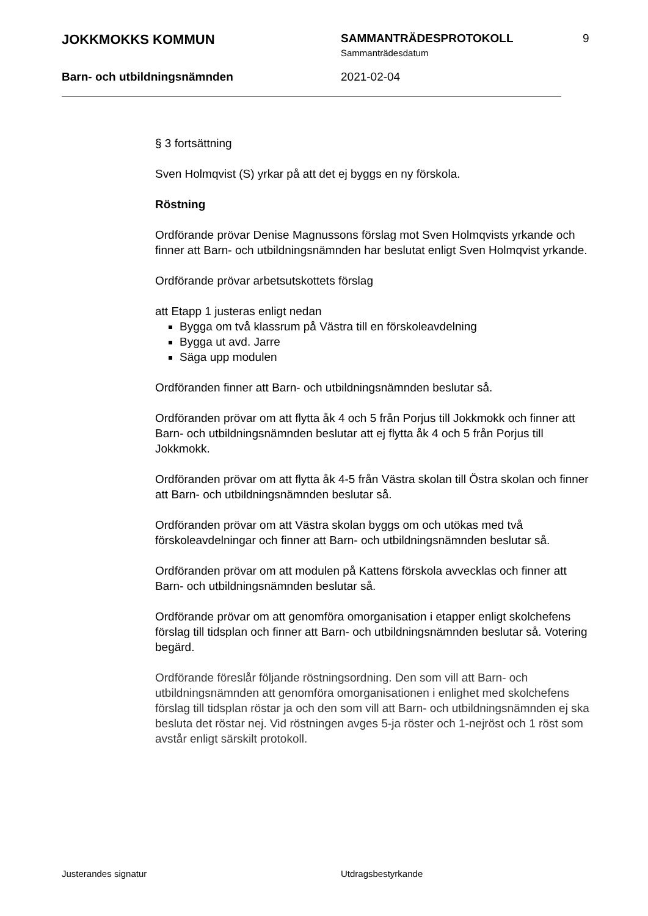JOKKMOKKS KOMMUN
SAMMANTRÄDESPROTOKOLL
Sammanträdesdatum
9
Barn- och utbildningsnämnden 2021-02-04
§ 3 fortsättning
Sven Holmqvist (S) yrkar på att det ej byggs en ny förskola.
Röstning
Ordförande prövar Denise Magnussons förslag mot Sven Holmqvists yrkande och finner att Barn- och utbildningsnämnden har beslutat enligt Sven Holmqvist yrkande.
Ordförande prövar arbetsutskottets förslag
att Etapp 1 justeras enligt nedan
Bygga om två klassrum på Västra till en förskoleavdelning
Bygga ut avd. Jarre
Säga upp modulen
Ordföranden finner att Barn- och utbildningsnämnden beslutar så.
Ordföranden prövar om att flytta åk 4 och 5 från Porjus till Jokkmokk och finner att Barn- och utbildningsnämnden beslutar att ej flytta åk 4 och 5 från Porjus till Jokkmokk.
Ordföranden prövar om att flytta åk 4-5 från Västra skolan till Östra skolan och finner att Barn- och utbildningsnämnden beslutar så.
Ordföranden prövar om att Västra skolan byggs om och utökas med två förskoleavdelningar och finner att Barn- och utbildningsnämnden beslutar så.
Ordföranden prövar om att modulen på Kattens förskola avvecklas och finner att Barn- och utbildningsnämnden beslutar så.
Ordförande prövar om att genomföra omorganisation i etapper enligt skolchefens förslag till tidsplan och finner att Barn- och utbildningsnämnden beslutar så. Votering begärd.
Ordförande föreslår följande röstningsordning. Den som vill att Barn- och utbildningsnämnden att genomföra omorganisationen i enlighet med skolchefens förslag till tidsplan röstar ja och den som vill att Barn- och utbildningsnämnden ej ska besluta det röstar nej. Vid röstningen avges 5-ja röster och 1-nejröst och 1 röst som avstår enligt särskilt protokoll.
Justerandes signatur Utdragsbestyrkande